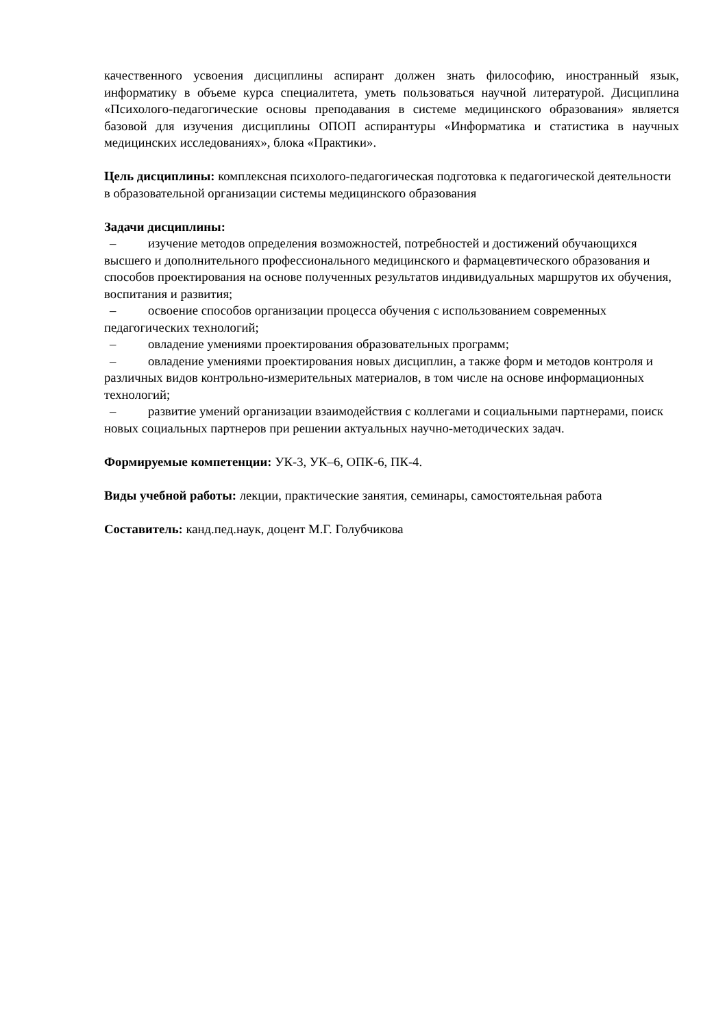качественного усвоения дисциплины аспирант должен знать философию, иностранный язык, информатику в объеме курса специалитета, уметь пользоваться научной литературой. Дисциплина «Психолого-педагогические основы преподавания в системе медицинского образования» является базовой для изучения дисциплины ОПОП аспирантуры «Информатика и статистика в научных медицинских исследованиях», блока «Практики».
Цель дисциплины: комплексная психолого-педагогическая подготовка к педагогической деятельности в образовательной организации системы медицинского образования
Задачи дисциплины:
– изучение методов определения возможностей, потребностей и достижений обучающихся высшего и дополнительного профессионального медицинского и фармацевтического образования и способов проектирования на основе полученных результатов индивидуальных маршрутов их обучения, воспитания и развития;
– освоение способов организации процесса обучения с использованием современных педагогических технологий;
– овладение умениями проектирования образовательных программ;
– овладение умениями проектирования новых дисциплин, а также форм и методов контроля и различных видов контрольно-измерительных материалов, в том числе на основе информационных технологий;
– развитие умений организации взаимодействия с коллегами и социальными партнерами, поиск новых социальных партнеров при решении актуальных научно-методических задач.
Формируемые компетенции: УК-3, УК–6, ОПК-6, ПК-4.
Виды учебной работы: лекции, практические занятия, семинары, самостоятельная работа
Составитель: канд.пед.наук, доцент М.Г. Голубчикова